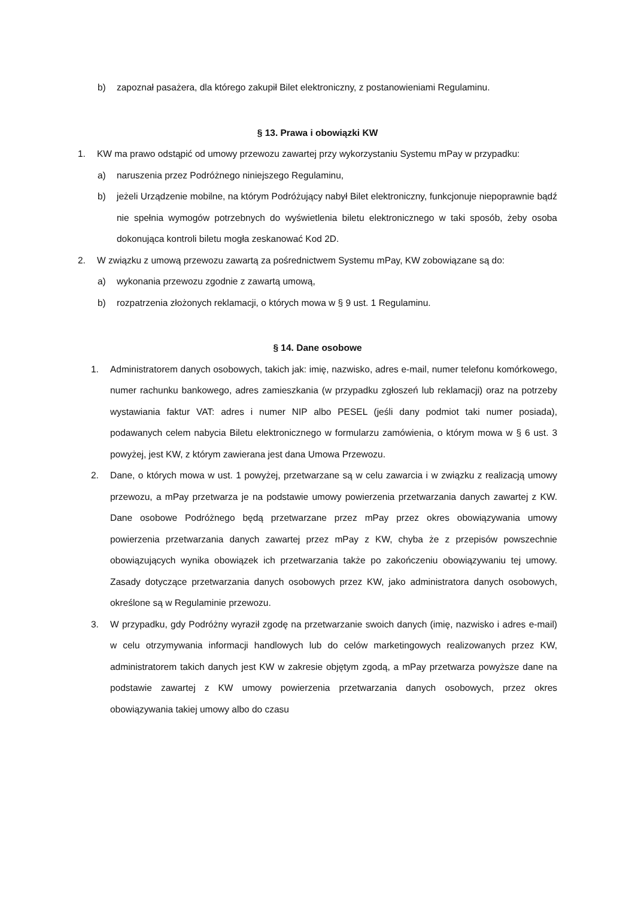b) zapoznał pasażera, dla którego zakupił Bilet elektroniczny, z postanowieniami Regulaminu.
§ 13. Prawa i obowiązki KW
1. KW ma prawo odstąpić od umowy przewozu zawartej przy wykorzystaniu Systemu mPay w przypadku:
a) naruszenia przez Podróżnego niniejszego Regulaminu,
b) jeżeli Urządzenie mobilne, na którym Podróżujący nabył Bilet elektroniczny, funkcjonuje niepoprawnie bądź nie spełnia wymogów potrzebnych do wyświetlenia biletu elektronicznego w taki sposób, żeby osoba dokonująca kontroli biletu mogła zeskanować Kod 2D.
2. W związku z umową przewozu zawartą za pośrednictwem Systemu mPay, KW zobowiązane są do:
a) wykonania przewozu zgodnie z zawartą umową,
b) rozpatrzenia złożonych reklamacji, o których mowa w § 9 ust. 1 Regulaminu.
§ 14. Dane osobowe
1. Administratorem danych osobowych, takich jak: imię, nazwisko, adres e-mail, numer telefonu komórkowego, numer rachunku bankowego, adres zamieszkania (w przypadku zgłoszeń lub reklamacji) oraz na potrzeby wystawiania faktur VAT: adres i numer NIP albo PESEL (jeśli dany podmiot taki numer posiada), podawanych celem nabycia Biletu elektronicznego w formularzu zamówienia, o którym mowa w § 6 ust. 3 powyżej, jest KW, z którym zawierana jest dana Umowa Przewozu.
2. Dane, o których mowa w ust. 1 powyżej, przetwarzane są w celu zawarcia i w związku z realizacją umowy przewozu, a mPay przetwarza je na podstawie umowy powierzenia przetwarzania danych zawartej z KW. Dane osobowe Podróżnego będą przetwarzane przez mPay przez okres obowiązywania umowy powierzenia przetwarzania danych zawartej przez mPay z KW, chyba że z przepisów powszechnie obowiązujących wynika obowiązek ich przetwarzania także po zakończeniu obowiązywaniu tej umowy. Zasady dotyczące przetwarzania danych osobowych przez KW, jako administratora danych osobowych, określone są w Regulaminie przewozu.
3. W przypadku, gdy Podróżny wyraził zgodę na przetwarzanie swoich danych (imię, nazwisko i adres e-mail) w celu otrzymywania informacji handlowych lub do celów marketingowych realizowanych przez KW, administratorem takich danych jest KW w zakresie objętym zgodą, a mPay przetwarza powyższe dane na podstawie zawartej z KW umowy powierzenia przetwarzania danych osobowych, przez okres obowiązywania takiej umowy albo do czasu